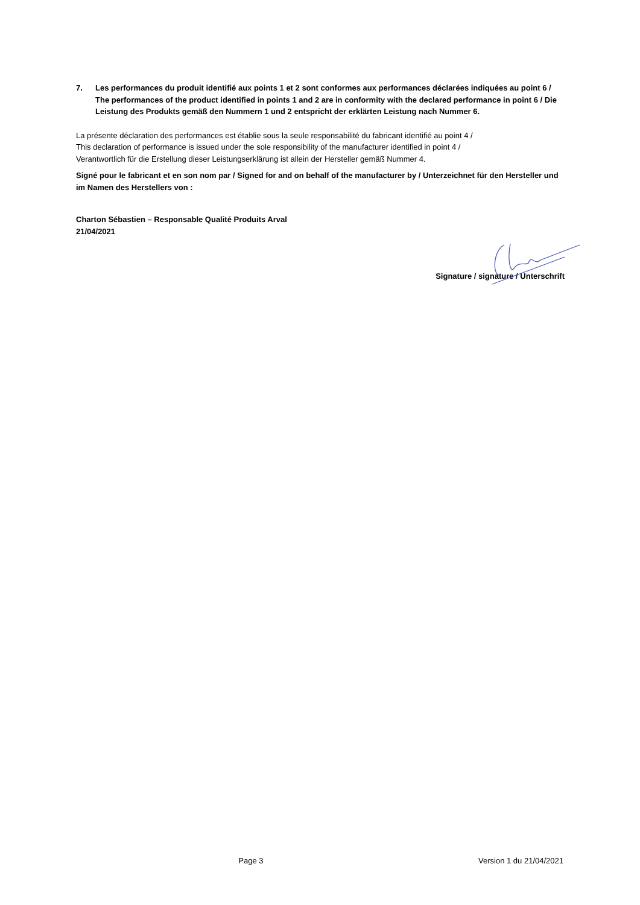7. Les performances du produit identifié aux points 1 et 2 sont conformes aux performances déclarées indiquées au point 6 / The performances of the product identified in points 1 and 2 are in conformity with the declared performance in point 6 / Die Leistung des Produkts gemäß den Nummern 1 und 2 entspricht der erklärten Leistung nach Nummer 6.
La présente déclaration des performances est établie sous la seule responsabilité du fabricant identifié au point 4 /
This declaration of performance is issued under the sole responsibility of the manufacturer identified in point 4 /
Verantwortlich für die Erstellung dieser Leistungserklärung ist allein der Hersteller gemäß Nummer 4.
Signé pour le fabricant et en son nom par / Signed for and on behalf of the manufacturer by / Unterzeichnet für den Hersteller und im Namen des Herstellers von :
Charton Sébastien – Responsable Qualité Produits Arval
21/04/2021
Signature / signature / Unterschrift
Page 3 Version 1 du 21/04/2021